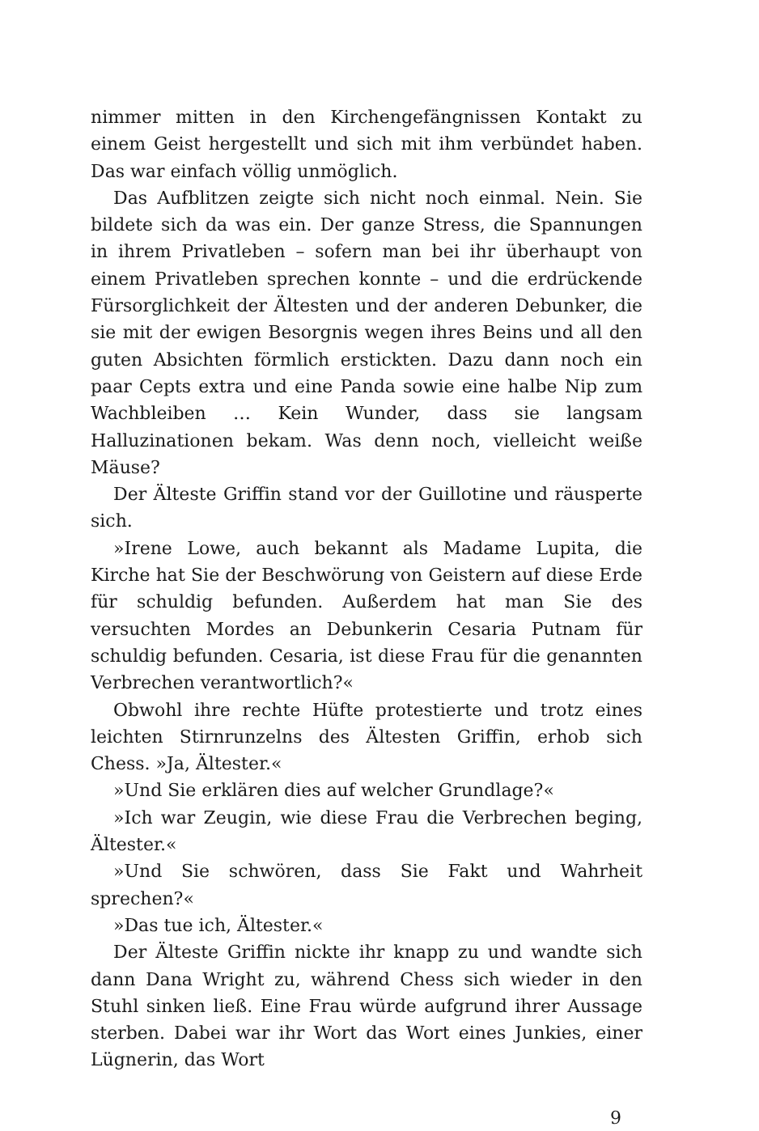nimmer mitten in den Kirchengefängnissen Kontakt zu einem Geist hergestellt und sich mit ihm verbündet haben. Das war einfach völlig unmöglich.
Das Aufblitzen zeigte sich nicht noch einmal. Nein. Sie bildete sich da was ein. Der ganze Stress, die Spannungen in ihrem Privatleben – sofern man bei ihr überhaupt von einem Privatleben sprechen konnte – und die erdrückende Fürsorglichkeit der Ältesten und der anderen Debunker, die sie mit der ewigen Besorgnis wegen ihres Beins und all den guten Absichten förmlich erstickten. Dazu dann noch ein paar Cepts extra und eine Panda sowie eine halbe Nip zum Wachbleiben … Kein Wunder, dass sie langsam Halluzinationen bekam. Was denn noch, vielleicht weiße Mäuse?
Der Älteste Griffin stand vor der Guillotine und räusperte sich.
»Irene Lowe, auch bekannt als Madame Lupita, die Kirche hat Sie der Beschwörung von Geistern auf diese Erde für schuldig befunden. Außerdem hat man Sie des versuchten Mordes an Debunkerin Cesaria Putnam für schuldig befunden. Cesaria, ist diese Frau für die genannten Verbrechen verantwortlich?«
Obwohl ihre rechte Hüfte protestierte und trotz eines leichten Stirnrunzelns des Ältesten Griffin, erhob sich Chess. »Ja, Ältester.«
»Und Sie erklären dies auf welcher Grundlage?«
»Ich war Zeugin, wie diese Frau die Verbrechen beging, Ältester.«
»Und Sie schwören, dass Sie Fakt und Wahrheit sprechen?«
»Das tue ich, Ältester.«
Der Älteste Griffin nickte ihr knapp zu und wandte sich dann Dana Wright zu, während Chess sich wieder in den Stuhl sinken ließ. Eine Frau würde aufgrund ihrer Aussage sterben. Dabei war ihr Wort das Wort eines Junkies, einer Lügnerin, das Wort
9